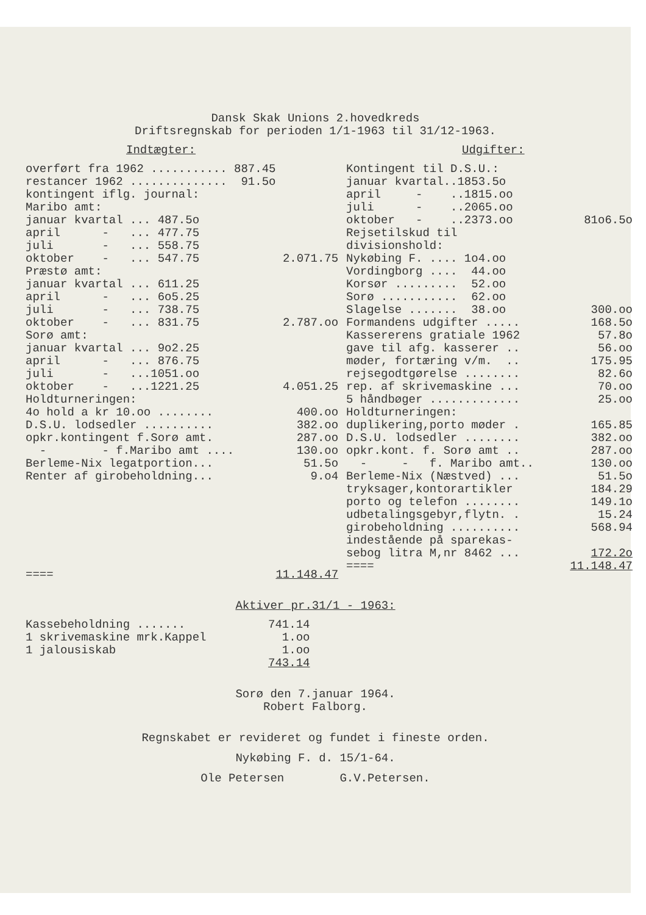Dansk Skak Unions 2.hovedkreds
Driftsregnskab for perioden 1/1-1963 til 31/12-1963.
Indtægter:
| overført fra 1962 ........... 887.45 | |
| restancer 1962 .............. 91.5o | |
| kontingent iflg. journal: | |
| Maribo amt: | |
| januar kvartal ... 487.5o | |
| april - ... 477.75 | |
| juli - ... 558.75 | |
| oktober - ... 547.75 | 2.071.75 |
| Præstø amt: | |
| januar kvartal ... 611.25 | |
| april - ... 6o5.25 | |
| juli - ... 738.75 | |
| oktober - ... 831.75 | 2.787.oo |
| Sorø amt: | |
| januar kvartal ... 9o2.25 | |
| april - ... 876.75 | |
| juli - ...1051.oo | |
| oktober - ...1221.25 | 4.051.25 |
| Holdturneringen: | |
| 4o hold a kr 10.oo ........ | 400.oo |
| D.S.U. lodsedler .......... | 382.oo |
| opkr.kontingent f.Sorø amt. | 287.oo |
| - - f.Maribo amt .... | 130.oo |
| Berleme-Nix legatportion... | 51.5o |
| Renter af girobeholdning... | 9.o4 |
| ==== | 11.148.47 |
Udgifter:
| Kontingent til D.S.U.: | |
| januar kvartal..1853.5o | |
| april - ..1815.oo | |
| juli - ..2065.oo | |
| oktober - ..2373.oo | 81o6.5o |
| Rejsetilskud til | |
| divisionshold: | |
| Nykøbing F. .... 1o4.oo | |
| Vordingborg .... 44.oo | |
| Korsør ......... 52.oo | |
| Sorø ........... 62.oo | |
| Slagelse ....... 38.oo | 300.oo |
| Formandens udgifter ..... | 168.5o |
| Kassererens gratiale 1962 | 57.8o |
| gave til afg. kasserer .. | 56.oo |
| møder, fortæring v/m. .. | 175.95 |
| rejsegodtgørelse ........ | 82.6o |
| rep. af skrivemaskine ... | 70.oo |
| 5 håndbøger ............. | 25.oo |
| Holdturneringen: | |
| duplikering,porto møder . | 165.85 |
| D.S.U. lodsedler ........ | 382.oo |
| opkr.kont. f. Sorø amt .. | 287.oo |
| - - f. Maribo amt.. | 130.oo |
| Berleme-Nix (Næstved) ... | 51.5o |
| tryksager,kontorartikler | 184.29 |
| porto og telefon ........ | 149.1o |
| udbetalingsgebyr,flytn. . | 15.24 |
| girobeholdning .......... | 568.94 |
| indestående på sparekas- | |
| sebog litra M,nr 8462 ... | 172.2o |
| ==== | 11.148.47 |
Aktiver pr.31/1 - 1963:
| Kassebeholdning ....... | 741.14 |
| 1 skrivemaskine mrk.Kappel | 1.oo |
| 1 jalousiskab | 1.oo |
| | 743.14 |
Sorø den 7.januar 1964.
Robert Falborg.
Regnskabet er revideret og fundet i fineste orden.
Nykøbing F. d. 15/1-64.
Ole Petersen G.V.Petersen.